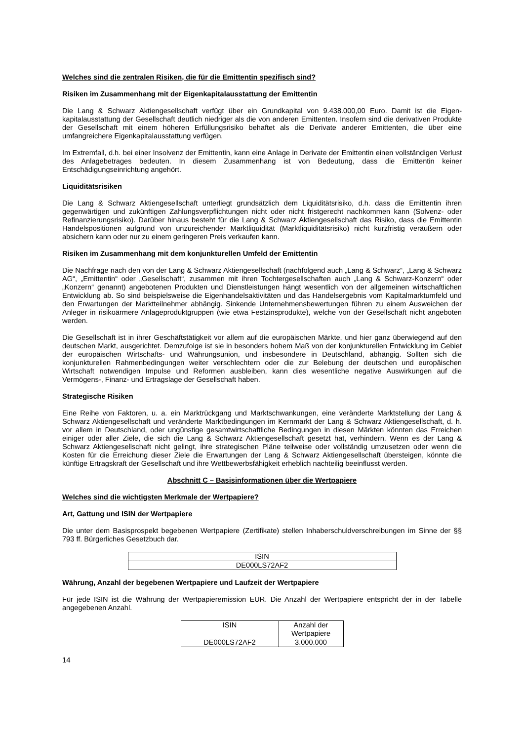Welches sind die zentralen Risiken, die für die Emittentin spezifisch sind?
Risiken im Zusammenhang mit der Eigenkapitalausstattung der Emittentin
Die Lang & Schwarz Aktiengesellschaft verfügt über ein Grundkapital von 9.438.000,00 Euro. Damit ist die Eigen­kapitalausstattung der Gesellschaft deutlich niedriger als die von anderen Emittenten. Insofern sind die derivativen Produkte der Gesellschaft mit einem höheren Erfüllungsrisiko behaftet als die Derivate anderer Emittenten, die über eine umfangreichere Eigenkapitalausstattung verfügen.
Im Extremfall, d.h. bei einer Insolvenz der Emittentin, kann eine Anlage in Derivate der Emittentin einen vollständigen Verlust des Anlagebetrages bedeuten. In diesem Zusammenhang ist von Bedeutung, dass die Emittentin keiner Entschädigungseinrichtung angehört.
Liquiditätsrisiken
Die Lang & Schwarz Aktiengesellschaft unterliegt grundsätzlich dem Liquiditätsrisiko, d.h. dass die Emittentin ihren gegenwärtigen und zukünftigen Zahlungsverpflichtungen nicht oder nicht fristgerecht nachkommen kann (Solvenz- oder Refinanzierungsrisiko). Darüber hinaus besteht für die Lang & Schwarz Aktiengesellschaft das Risiko, dass die Emittentin Handelspositionen aufgrund von unzureichender Marktliquidität (Marktliquiditätsrisiko) nicht kurzfristig veräußern oder absichern kann oder nur zu einem geringeren Preis verkaufen kann.
Risiken im Zusammenhang mit dem konjunkturellen Umfeld der Emittentin
Die Nachfrage nach den von der Lang & Schwarz Aktiengesellschaft (nachfolgend auch „Lang & Schwarz“, „Lang & Schwarz AG“, „Emittentin“ oder „Gesellschaft“, zusammen mit ihren Tochtergesellschaften auch „Lang & Schwarz-Konzern“ oder „Konzern“ genannt) angebotenen Produkten und Dienstleistungen hängt wesentlich von der allgemeinen wirtschaftlichen Entwicklung ab. So sind beispielsweise die Eigenhandelsaktivitäten und das Handelsergebnis vom Kapitalmarktumfeld und den Erwartungen der Marktteilnehmer abhängig. Sinkende Unternehmensbewertungen führen zu einem Ausweichen der Anleger in risikoärmere Anlageproduktgruppen (wie etwa Festzinsprodukte), welche von der Gesellschaft nicht angeboten werden.
Die Gesellschaft ist in ihrer Geschäftstätigkeit vor allem auf die europäischen Märkte, und hier ganz überwiegend auf den deutschen Markt, ausgerichtet. Demzufolge ist sie in besonders hohem Maß von der konjunkturellen Entwicklung im Gebiet der europäischen Wirtschafts- und Währungsunion, und insbesondere in Deutschland, abhängig. Sollten sich die konjunkturellen Rahmenbedingungen weiter verschlechtern oder die zur Belebung der deutschen und europäischen Wirtschaft notwendigen Impulse und Reformen ausbleiben, kann dies wesentliche negative Auswirkungen auf die Vermögens-, Finanz- und Ertragslage der Gesellschaft haben.
Strategische Risiken
Eine Reihe von Faktoren, u. a. ein Marktrückgang und Marktschwankungen, eine veränderte Marktstellung der Lang & Schwarz Aktiengesellschaft und veränderte Marktbedingungen im Kernmarkt der Lang & Schwarz Aktiengesellschaft, d. h. vor allem in Deutschland, oder ungünstige gesamtwirtschaftliche Bedingungen in diesen Märkten könnten das Erreichen einiger oder aller Ziele, die sich die Lang & Schwarz Aktiengesellschaft gesetzt hat, verhindern. Wenn es der Lang & Schwarz Aktiengesellschaft nicht gelingt, ihre strategischen Pläne teilweise oder vollständig umzusetzen oder wenn die Kosten für die Erreichung dieser Ziele die Erwartungen der Lang & Schwarz Aktiengesellschaft übersteigen, könnte die künftige Ertragskraft der Gesellschaft und ihre Wettbewerbsfähigkeit erheblich nachteilig beeinflusst werden.
Abschnitt C – Basisinformationen über die Wertpapiere
Welches sind die wichtigsten Merkmale der Wertpapiere?
Art, Gattung und ISIN der Wertpapiere
Die unter dem Basisprospekt begebenen Wertpapiere (Zertifikate) stellen Inhaberschuldverschreibungen im Sinne der §§ 793 ff. Bürgerliches Gesetzbuch dar.
| ISIN |
| DE000LS72AF2 |
Währung, Anzahl der begebenen Wertpapiere und Laufzeit der Wertpapiere
Für jede ISIN ist die Währung der Wertpapieremission EUR. Die Anzahl der Wertpapiere entspricht der in der Tabelle angegebenen Anzahl.
| ISIN | Anzahl der Wertpapiere |
| DE000LS72AF2 | 3.000.000 |
14